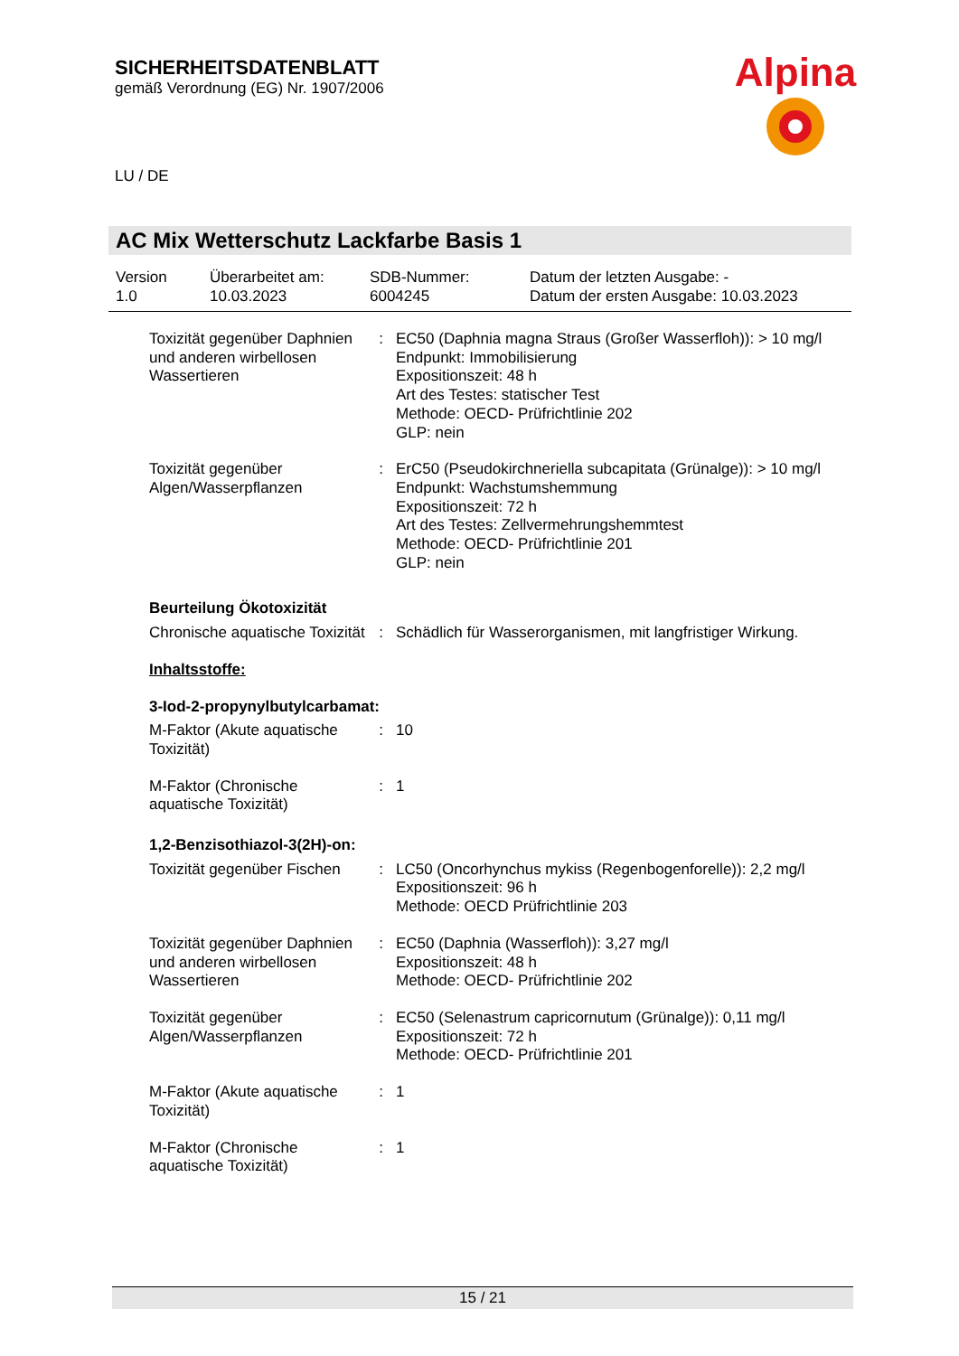SICHERHEITSDATENBLATT
gemäß Verordnung (EG) Nr. 1907/2006
Alpina
LU / DE
AC Mix Wetterschutz Lackfarbe Basis 1
Version
1.0
Überarbeitet am:
10.03.2023
SDB-Nummer:
6004245
Datum der letzten Ausgabe: -
Datum der ersten Ausgabe: 10.03.2023
Toxizität gegenüber Daphnien und anderen wirbellosen Wassertieren
: EC50 (Daphnia magna Straus (Großer Wasserfloh)): > 10 mg/l
Endpunkt: Immobilisierung
Expositionszeit: 48 h
Art des Testes: statischer Test
Methode: OECD- Prüfrichtlinie 202
GLP: nein
Toxizität gegenüber Algen/Wasserpflanzen
: ErC50 (Pseudokirchneriella subcapitata (Grünalge)): > 10 mg/l
Endpunkt: Wachstumshemmung
Expositionszeit: 72 h
Art des Testes: Zellvermehrungshemmtest
Methode: OECD- Prüfrichtlinie 201
GLP: nein
Beurteilung Ökotoxizität
Chronische aquatische Toxizität
: Schädlich für Wasserorganismen, mit langfristiger Wirkung.
Inhaltsstoffe:
3-Iod-2-propynylbutylcarbamat:
M-Faktor (Akute aquatische Toxizität)
: 10
M-Faktor (Chronische aquatische Toxizität)
: 1
1,2-Benzisothiazol-3(2H)-on:
Toxizität gegenüber Fischen
: LC50 (Oncorhynchus mykiss (Regenbogenforelle)): 2,2 mg/l
Expositionszeit: 96 h
Methode: OECD Prüfrichtlinie 203
Toxizität gegenüber Daphnien und anderen wirbellosen Wassertieren
: EC50 (Daphnia (Wasserfloh)): 3,27 mg/l
Expositionszeit: 48 h
Methode: OECD- Prüfrichtlinie 202
Toxizität gegenüber Algen/Wasserpflanzen
: EC50 (Selenastrum capricornutum (Grünalge)): 0,11 mg/l
Expositionszeit: 72 h
Methode: OECD- Prüfrichtlinie 201
M-Faktor (Akute aquatische Toxizität)
: 1
M-Faktor (Chronische aquatische Toxizität)
: 1
15 / 21